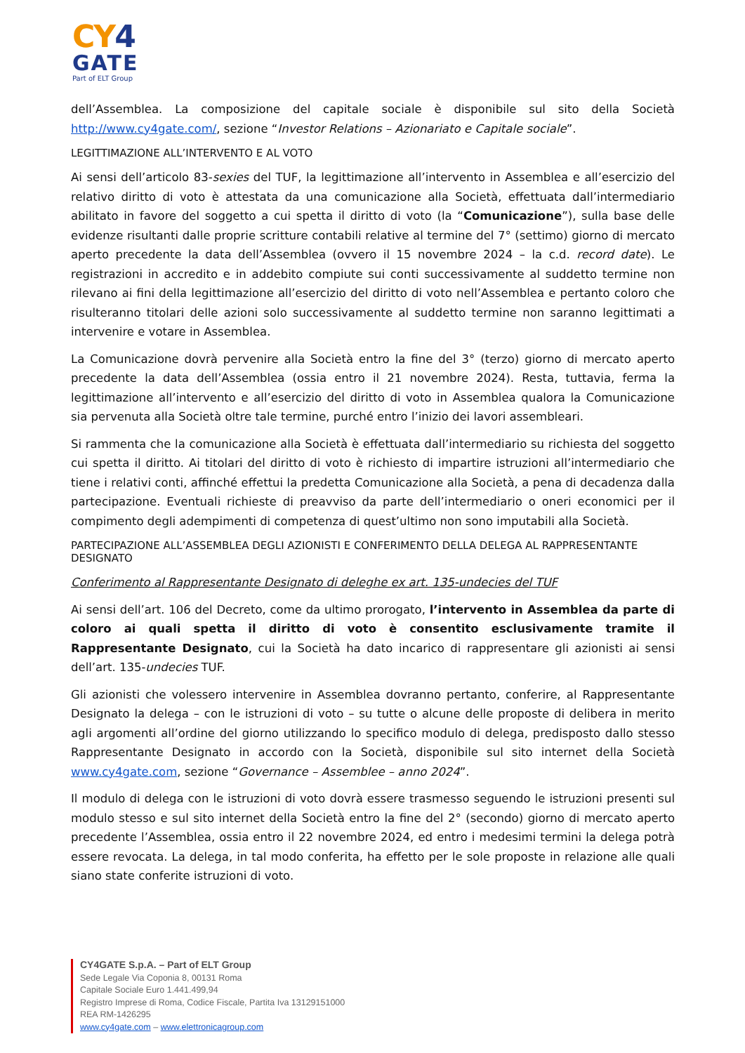CY4
GATE
Part of ELT Group
dell’Assemblea. La composizione del capitale sociale è disponibile sul sito della Società http://www.cy4gate.com/, sezione “Investor Relations – Azionariato e Capitale sociale”.
LEGITTIMAZIONE ALL’INTERVENTO E AL VOTO
Ai sensi dell’articolo 83-sexies del TUF, la legittimazione all’intervento in Assemblea e all’esercizio del relativo diritto di voto è attestata da una comunicazione alla Società, effettuata dall’intermediario abilitato in favore del soggetto a cui spetta il diritto di voto (la “Comunicazione”), sulla base delle evidenze risultanti dalle proprie scritture contabili relative al termine del 7° (settimo) giorno di mercato aperto precedente la data dell’Assemblea (ovvero il 15 novembre 2024 – la c.d. record date). Le registrazioni in accredito e in addebito compiute sui conti successivamente al suddetto termine non rilevano ai fini della legittimazione all’esercizio del diritto di voto nell’Assemblea e pertanto coloro che risulteranno titolari delle azioni solo successivamente al suddetto termine non saranno legittimati a intervenire e votare in Assemblea.
La Comunicazione dovrà pervenire alla Società entro la fine del 3° (terzo) giorno di mercato aperto precedente la data dell’Assemblea (ossia entro il 21 novembre 2024). Resta, tuttavia, ferma la legittimazione all’intervento e all’esercizio del diritto di voto in Assemblea qualora la Comunicazione sia pervenuta alla Società oltre tale termine, purché entro l’inizio dei lavori assembleari.
Si rammenta che la comunicazione alla Società è effettuata dall’intermediario su richiesta del soggetto cui spetta il diritto. Ai titolari del diritto di voto è richiesto di impartire istruzioni all’intermediario che tiene i relativi conti, affinché effettui la predetta Comunicazione alla Società, a pena di decadenza dalla partecipazione. Eventuali richieste di preavviso da parte dell’intermediario o oneri economici per il compimento degli adempimenti di competenza di quest’ultimo non sono imputabili alla Società.
PARTECIPAZIONE ALL’ASSEMBLEA DEGLI AZIONISTI E CONFERIMENTO DELLA DELEGA AL RAPPRESENTANTE DESIGNATO
Conferimento al Rappresentante Designato di deleghe ex art. 135-undecies del TUF
Ai sensi dell’art. 106 del Decreto, come da ultimo prorogato, l’intervento in Assemblea da parte di coloro ai quali spetta il diritto di voto è consentito esclusivamente tramite il Rappresentante Designato, cui la Società ha dato incarico di rappresentare gli azionisti ai sensi dell’art. 135-undecies TUF.
Gli azionisti che volessero intervenire in Assemblea dovranno pertanto, conferire, al Rappresentante Designato la delega – con le istruzioni di voto – su tutte o alcune delle proposte di delibera in merito agli argomenti all’ordine del giorno utilizzando lo specifico modulo di delega, predisposto dallo stesso Rappresentante Designato in accordo con la Società, disponibile sul sito internet della Società www.cy4gate.com, sezione “Governance – Assemblee – anno 2024”.
Il modulo di delega con le istruzioni di voto dovrà essere trasmesso seguendo le istruzioni presenti sul modulo stesso e sul sito internet della Società entro la fine del 2° (secondo) giorno di mercato aperto precedente l’Assemblea, ossia entro il 22 novembre 2024, ed entro i medesimi termini la delega potrà essere revocata. La delega, in tal modo conferita, ha effetto per le sole proposte in relazione alle quali siano state conferite istruzioni di voto.
CY4GATE S.p.A. – Part of ELT Group
Sede Legale Via Coponia 8, 00131 Roma
Capitale Sociale Euro 1.441.499,94
Registro Imprese di Roma, Codice Fiscale, Partita Iva 13129151000
REA RM-1426295
www.cy4gate.com – www.elettronicagroup.com